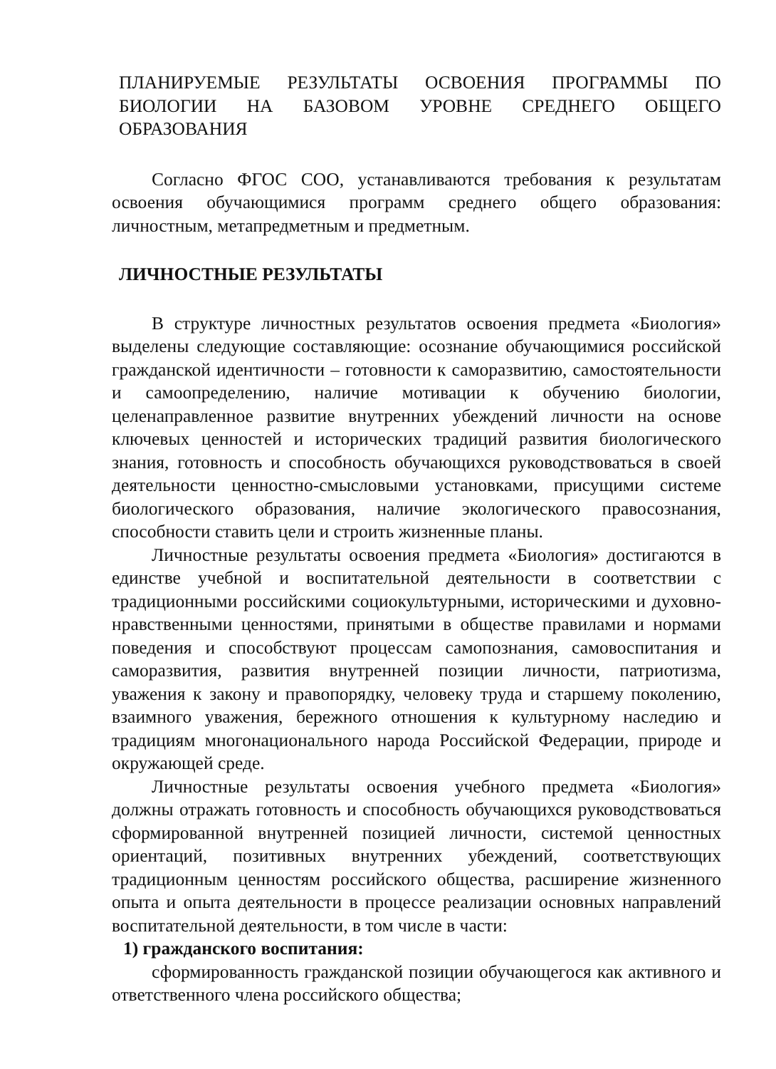ПЛАНИРУЕМЫЕ РЕЗУЛЬТАТЫ ОСВОЕНИЯ ПРОГРАММЫ ПО БИОЛОГИИ НА БАЗОВОМ УРОВНЕ СРЕДНЕГО ОБЩЕГО ОБРАЗОВАНИЯ
Согласно ФГОС СОО, устанавливаются требования к результатам освоения обучающимися программ среднего общего образования: личностным, метапредметным и предметным.
ЛИЧНОСТНЫЕ РЕЗУЛЬТАТЫ
В структуре личностных результатов освоения предмета «Биология» выделены следующие составляющие: осознание обучающимися российской гражданской идентичности – готовности к саморазвитию, самостоятельности и самоопределению, наличие мотивации к обучению биологии, целенаправленное развитие внутренних убеждений личности на основе ключевых ценностей и исторических традиций развития биологического знания, готовность и способность обучающихся руководствоваться в своей деятельности ценностно-смысловыми установками, присущими системе биологического образования, наличие экологического правосознания, способности ставить цели и строить жизненные планы.
Личностные результаты освоения предмета «Биология» достигаются в единстве учебной и воспитательной деятельности в соответствии с традиционными российскими социокультурными, историческими и духовно-нравственными ценностями, принятыми в обществе правилами и нормами поведения и способствуют процессам самопознания, самовоспитания и саморазвития, развития внутренней позиции личности, патриотизма, уважения к закону и правопорядку, человеку труда и старшему поколению, взаимного уважения, бережного отношения к культурному наследию и традициям многонационального народа Российской Федерации, природе и окружающей среде.
Личностные результаты освоения учебного предмета «Биология» должны отражать готовность и способность обучающихся руководствоваться сформированной внутренней позицией личности, системой ценностных ориентаций, позитивных внутренних убеждений, соответствующих традиционным ценностям российского общества, расширение жизненного опыта и опыта деятельности в процессе реализации основных направлений воспитательной деятельности, в том числе в части:
1) гражданского воспитания:
сформированность гражданской позиции обучающегося как активного и ответственного члена российского общества;